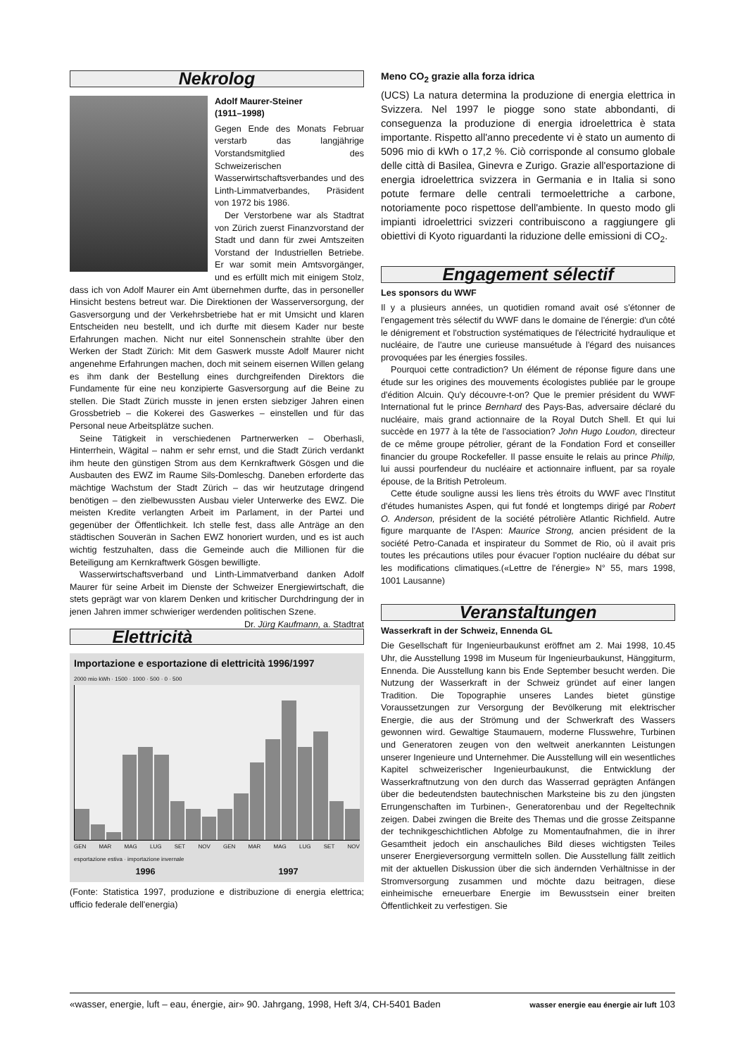Nekrolog
Adolf Maurer-Steiner
(1911–1998)
Gegen Ende des Monats Februar verstarb das langjährige Vorstandsmitglied des Schweizerischen Wasserwirtschaftsverbandes und des Linth-Limmatverbandes, Präsident von 1972 bis 1986.
Der Verstorbene war als Stadtrat von Zürich zuerst Finanzvorstand der Stadt und dann für zwei Amtszeiten Vorstand der Industriellen Betriebe. Er war somit mein Amtsvorgänger, und es erfüllt mich mit einigem Stolz, dass ich von Adolf Maurer ein Amt übernehmen durfte, das in personeller Hinsicht bestens betreut war. Die Direktionen der Wasserversorgung, der Gasversorgung und der Verkehrsbetriebe hat er mit Umsicht und klaren Entscheiden neu bestellt, und ich durfte mit diesem Kader nur beste Erfahrungen machen. Nicht nur eitel Sonnenschein strahlte über den Werken der Stadt Zürich: Mit dem Gaswerk musste Adolf Maurer nicht angenehme Erfahrungen machen, doch mit seinem eisernen Willen gelang es ihm dank der Bestellung eines durchgreifenden Direktors die Fundamente für eine neu konzipierte Gasversorgung auf die Beine zu stellen. Die Stadt Zürich musste in jenen ersten siebziger Jahren einen Grossbetrieb – die Kokerei des Gaswerkes – einstellen und für das Personal neue Arbeitsplätze suchen.
Seine Tätigkeit in verschiedenen Partnerwerken – Oberhasli, Hinterrhein, Wägital – nahm er sehr ernst, und die Stadt Zürich verdankt ihm heute den günstigen Strom aus dem Kernkraftwerk Gösgen und die Ausbauten des EWZ im Raume Sils-Domleschg. Daneben erforderte das mächtige Wachstum der Stadt Zürich – das wir heutzutage dringend benötigen – den zielbewussten Ausbau vieler Unterwerke des EWZ. Die meisten Kredite verlangten Arbeit im Parlament, in der Partei und gegenüber der Öffentlichkeit. Ich stelle fest, dass alle Anträge an den städtischen Souverän in Sachen EWZ honoriert wurden, und es ist auch wichtig festzuhalten, dass die Gemeinde auch die Millionen für die Beteiligung am Kernkraftwerk Gösgen bewilligte.
Wasserwirtschaftsverband und Linth-Limmatverband danken Adolf Maurer für seine Arbeit im Dienste der Schweizer Energiewirtschaft, die stets geprägt war von klarem Denken und kritischer Durchdringung der in jenen Jahren immer schwieriger werdenden politischen Szene. Dr. Jürg Kaufmann, a. Stadtrat
Elettricità
Importazione e esportazione di elettricità 1996/1997
2000 mio kWh · 1500 · 1000 · 500 · 0 · 500
GEN MAR MAG LUG SET NOV GEN MAR MAG LUG SET NOV
esportazione estiva · importazione invernale
1996 1997
(Fonte: Statistica 1997, produzione e distribuzione di energia elettrica; ufficio federale dell'energia)
Meno CO<sub>2</sub> grazie alla forza idrica
(UCS) La natura determina la produzione di energia elettrica in Svizzera. Nel 1997 le piogge sono state abbondanti, di conseguenza la produzione di energia idroelettrica è stata importante. Rispetto all'anno precedente vi è stato un aumento di 5096 mio di kWh o 17,2 %. Ciò corrisponde al consumo globale delle città di Basilea, Ginevra e Zurigo. Grazie all'esportazione di energia idroelettrica svizzera in Germania e in Italia si sono potute fermare delle centrali termoelettriche a carbone, notoriamente poco rispettose dell'ambiente. In questo modo gli impianti idroelettrici svizzeri contribuiscono a raggiungere gli obiettivi di Kyoto riguardanti la riduzione delle emissioni di CO<sub>2</sub>.
Engagement sélectif
Les sponsors du WWF
Il y a plusieurs années, un quotidien romand avait osé s'étonner de l'engagement très sélectif du WWF dans le domaine de l'énergie: d'un côté le dénigrement et l'obstruction systématiques de l'électricité hydraulique et nucléaire, de l'autre une curieuse mansuétude à l'égard des nuisances provoquées par les énergies fossiles.
Pourquoi cette contradiction? Un élément de réponse figure dans une étude sur les origines des mouvements écologistes publiée par le groupe d'édition Alcuin. Qu'y découvre-t-on? Que le premier président du WWF International fut le prince Bernhard des Pays-Bas, adversaire déclaré du nucléaire, mais grand actionnaire de la Royal Dutch Shell. Et qui lui succède en 1977 à la tête de l'association? John Hugo Loudon, directeur de ce même groupe pétrolier, gérant de la Fondation Ford et conseiller financier du groupe Rockefeller. Il passe ensuite le relais au prince Philip, lui aussi pourfendeur du nucléaire et actionnaire influent, par sa royale épouse, de la British Petroleum.
Cette étude souligne aussi les liens très étroits du WWF avec l'Institut d'études humanistes Aspen, qui fut fondé et longtemps dirigé par Robert O. Anderson, président de la société pétrolière Atlantic Richfield. Autre figure marquante de l'Aspen: Maurice Strong, ancien président de la société Petro-Canada et inspirateur du Sommet de Rio, où il avait pris toutes les précautions utiles pour évacuer l'option nucléaire du débat sur les modifications climatiques.(«Lettre de l'énergie» N° 55, mars 1998, 1001 Lausanne)
Veranstaltungen
Wasserkraft in der Schweiz, Ennenda GL
Die Gesellschaft für Ingenieurbaukunst eröffnet am 2. Mai 1998, 10.45 Uhr, die Ausstellung 1998 im Museum für Ingenieurbaukunst, Hänggiturm, Ennenda. Die Ausstellung kann bis Ende September besucht werden. Die Nutzung der Wasserkraft in der Schweiz gründet auf einer langen Tradition. Die Topographie unseres Landes bietet günstige Voraussetzungen zur Versorgung der Bevölkerung mit elektrischer Energie, die aus der Strömung und der Schwerkraft des Wassers gewonnen wird. Gewaltige Staumauern, moderne Flusswehre, Turbinen und Generatoren zeugen von den weltweit anerkannten Leistungen unserer Ingenieure und Unternehmer. Die Ausstellung will ein wesentliches Kapitel schweizerischer Ingenieurbaukunst, die Entwicklung der Wasserkraftnutzung von den durch das Wasserrad geprägten Anfängen über die bedeutendsten bautechnischen Marksteine bis zu den jüngsten Errungenschaften im Turbinen-, Generatorenbau und der Regeltechnik zeigen. Dabei zwingen die Breite des Themas und die grosse Zeitspanne der technikgeschichtlichen Abfolge zu Momentaufnahmen, die in ihrer Gesamtheit jedoch ein anschauliches Bild dieses wichtigsten Teiles unserer Energieversorgung vermitteln sollen. Die Ausstellung fällt zeitlich mit der aktuellen Diskussion über die sich ändernden Verhältnisse in der Stromversorgung zusammen und möchte dazu beitragen, diese einheimische erneuerbare Energie im Bewusstsein einer breiten Öffentlichkeit zu verfestigen. Sie
«wasser, energie, luft – eau, énergie, air» 90. Jahrgang, 1998, Heft 3/4, CH-5401 Baden wasser energie eau énergie air luft 103